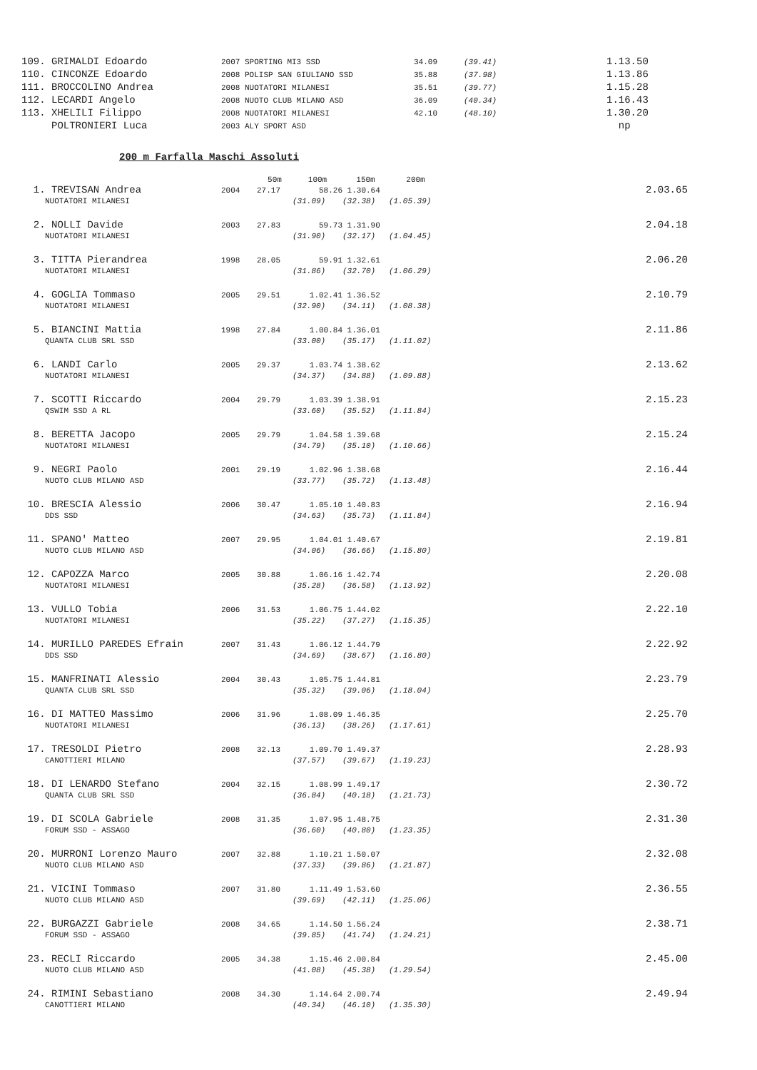| 109. GRIMALDI Edoardo | 2007 SPORTING MI3 SSD | 34.09 | (39.41) | 1.13.50 |
| 110. CINCONZE Edoardo | 2008 POLISP SAN GIULIANO SSD | 35.88 | (37.98) | 1.13.86 |
| 111. BROCCOLINO Andrea | 2008 NUOTATORI MILANESI | 35.51 | (39.77) | 1.15.28 |
| 112. LECARDI Angelo | 2008 NUOTO CLUB MILANO ASD | 36.09 | (40.34) | 1.16.43 |
| 113. XHELILI Filippo | 2008 NUOTATORI MILANESI | 42.10 | (48.10) | 1.30.20 |
| POLTRONIERI Luca | 2003 ALY SPORT ASD | | | np |
200 m Farfalla Maschi Assoluti
| | | 50m | 100m | 150m | 200m | | |
| 1. TREVISAN Andrea | 2004 | 27.17 | 58.26 | 1.30.64 | | | 2.03.65 |
| NUOTATORI MILANESI | | | (31.09) | (32.38) | (1.05.39) | | |
| 2. NOLLI Davide | 2003 | 27.83 | 59.73 | 1.31.90 | | | 2.04.18 |
| NUOTATORI MILANESI | | | (31.90) | (32.17) | (1.04.45) | | |
| 3. TITTA Pierandrea | 1998 | 28.05 | 59.91 | 1.32.61 | | | 2.06.20 |
| NUOTATORI MILANESI | | | (31.86) | (32.70) | (1.06.29) | | |
| 4. GOGLIA Tommaso | 2005 | 29.51 | 1.02.41 | 1.36.52 | | | 2.10.79 |
| NUOTATORI MILANESI | | | (32.90) | (34.11) | (1.08.38) | | |
| 5. BIANCINI Mattia | 1998 | 27.84 | 1.00.84 | 1.36.01 | | | 2.11.86 |
| QUANTA CLUB SRL SSD | | | (33.00) | (35.17) | (1.11.02) | | |
| 6. LANDI Carlo | 2005 | 29.37 | 1.03.74 | 1.38.62 | | | 2.13.62 |
| NUOTATORI MILANESI | | | (34.37) | (34.88) | (1.09.88) | | |
| 7. SCOTTI Riccardo | 2004 | 29.79 | 1.03.39 | 1.38.91 | | | 2.15.23 |
| QSWIM SSD A RL | | | (33.60) | (35.52) | (1.11.84) | | |
| 8. BERETTA Jacopo | 2005 | 29.79 | 1.04.58 | 1.39.68 | | | 2.15.24 |
| NUOTATORI MILANESI | | | (34.79) | (35.10) | (1.10.66) | | |
| 9. NEGRI Paolo | 2001 | 29.19 | 1.02.96 | 1.38.68 | | | 2.16.44 |
| NUOTO CLUB MILANO ASD | | | (33.77) | (35.72) | (1.13.48) | | |
| 10. BRESCIA Alessio | 2006 | 30.47 | 1.05.10 | 1.40.83 | | | 2.16.94 |
| DDS SSD | | | (34.63) | (35.73) | (1.11.84) | | |
| 11. SPANO' Matteo | 2007 | 29.95 | 1.04.01 | 1.40.67 | | | 2.19.81 |
| NUOTO CLUB MILANO ASD | | | (34.06) | (36.66) | (1.15.80) | | |
| 12. CAPOZZA Marco | 2005 | 30.88 | 1.06.16 | 1.42.74 | | | 2.20.08 |
| NUOTATORI MILANESI | | | (35.28) | (36.58) | (1.13.92) | | |
| 13. VULLO Tobia | 2006 | 31.53 | 1.06.75 | 1.44.02 | | | 2.22.10 |
| NUOTATORI MILANESI | | | (35.22) | (37.27) | (1.15.35) | | |
| 14. MURILLO PAREDES Efrain | 2007 | 31.43 | 1.06.12 | 1.44.79 | | | 2.22.92 |
| DDS SSD | | | (34.69) | (38.67) | (1.16.80) | | |
| 15. MANFRINATI Alessio | 2004 | 30.43 | 1.05.75 | 1.44.81 | | | 2.23.79 |
| QUANTA CLUB SRL SSD | | | (35.32) | (39.06) | (1.18.04) | | |
| 16. DI MATTEO Massimo | 2006 | 31.96 | 1.08.09 | 1.46.35 | | | 2.25.70 |
| NUOTATORI MILANESI | | | (36.13) | (38.26) | (1.17.61) | | |
| 17. TRESOLDI Pietro | 2008 | 32.13 | 1.09.70 | 1.49.37 | | | 2.28.93 |
| CANOTTIERI MILANO | | | (37.57) | (39.67) | (1.19.23) | | |
| 18. DI LENARDO Stefano | 2004 | 32.15 | 1.08.99 | 1.49.17 | | | 2.30.72 |
| QUANTA CLUB SRL SSD | | | (36.84) | (40.18) | (1.21.73) | | |
| 19. DI SCOLA Gabriele | 2008 | 31.35 | 1.07.95 | 1.48.75 | | | 2.31.30 |
| FORUM SSD - ASSAGO | | | (36.60) | (40.80) | (1.23.35) | | |
| 20. MURRONI Lorenzo Mauro | 2007 | 32.88 | 1.10.21 | 1.50.07 | | | 2.32.08 |
| NUOTO CLUB MILANO ASD | | | (37.33) | (39.86) | (1.21.87) | | |
| 21. VICINI Tommaso | 2007 | 31.80 | 1.11.49 | 1.53.60 | | | 2.36.55 |
| NUOTO CLUB MILANO ASD | | | (39.69) | (42.11) | (1.25.06) | | |
| 22. BURGAZZI Gabriele | 2008 | 34.65 | 1.14.50 | 1.56.24 | | | 2.38.71 |
| FORUM SSD - ASSAGO | | | (39.85) | (41.74) | (1.24.21) | | |
| 23. RECLI Riccardo | 2005 | 34.38 | 1.15.46 | 2.00.84 | | | 2.45.00 |
| NUOTO CLUB MILANO ASD | | | (41.08) | (45.38) | (1.29.54) | | |
| 24. RIMINI Sebastiano | 2008 | 34.30 | 1.14.64 | 2.00.74 | | | 2.49.94 |
| CANOTTIERI MILANO | | | (40.34) | (46.10) | (1.35.30) | | |